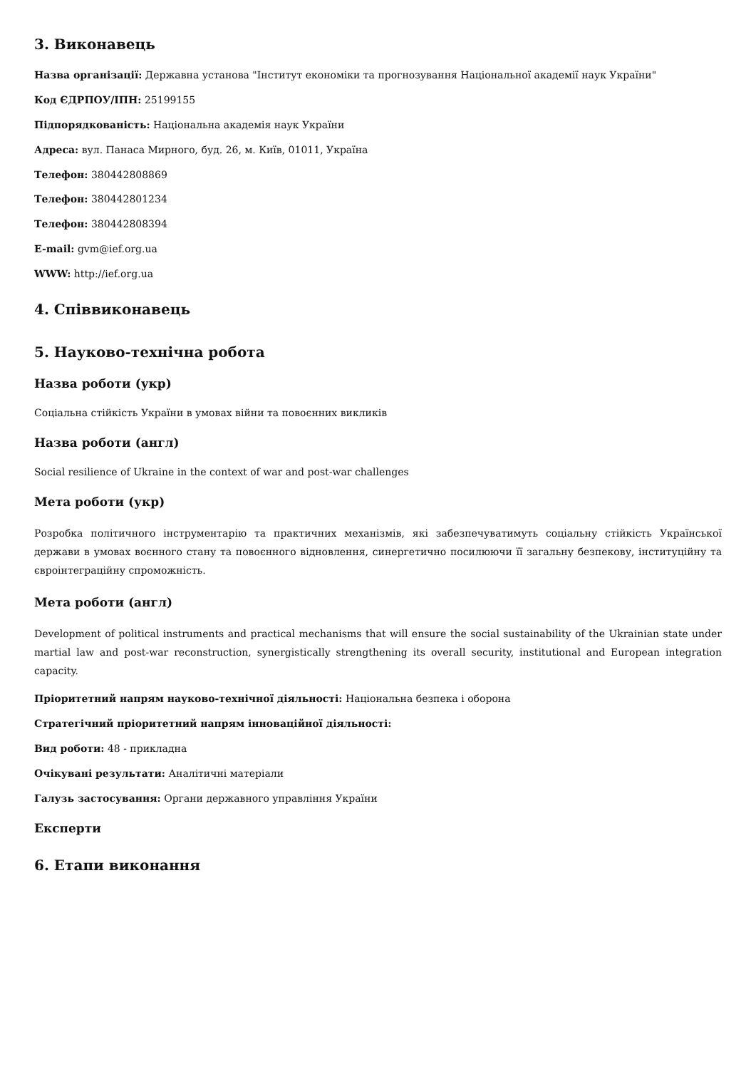3. Виконавець
Назва організації: Державна установа "Інститут економіки та прогнозування Національної академії наук України"
Код ЄДРПОУ/ІПН: 25199155
Підпорядкованість: Національна академія наук України
Адреса: вул. Панаса Мирного, буд. 26, м. Київ, 01011, Україна
Телефон: 380442808869
Телефон: 380442801234
Телефон: 380442808394
E-mail: gvm@ief.org.ua
WWW: http://ief.org.ua
4. Співвиконавець
5. Науково-технічна робота
Назва роботи (укр)
Соціальна стійкість України в умовах війни та повоєнних викликів
Назва роботи (англ)
Social resilience of Ukraine in the context of war and post-war challenges
Мета роботи (укр)
Розробка політичного інструментарію та практичних механізмів, які забезпечуватимуть соціальну стійкість Української держави в умовах воєнного стану та повоєнного відновлення, синергетично посилюючи її загальну безпекову, інституційну та євроінтеграційну спроможність.
Мета роботи (англ)
Development of political instruments and practical mechanisms that will ensure the social sustainability of the Ukrainian state under martial law and post-war reconstruction, synergistically strengthening its overall security, institutional and European integration capacity.
Пріоритетний напрям науково-технічної діяльності: Національна безпека і оборона
Стратегічний пріоритетний напрям інноваційної діяльності:
Вид роботи: 48 - прикладна
Очікувані результати: Аналітичні матеріали
Галузь застосування: Органи державного управління України
Експерти
6. Етапи виконання